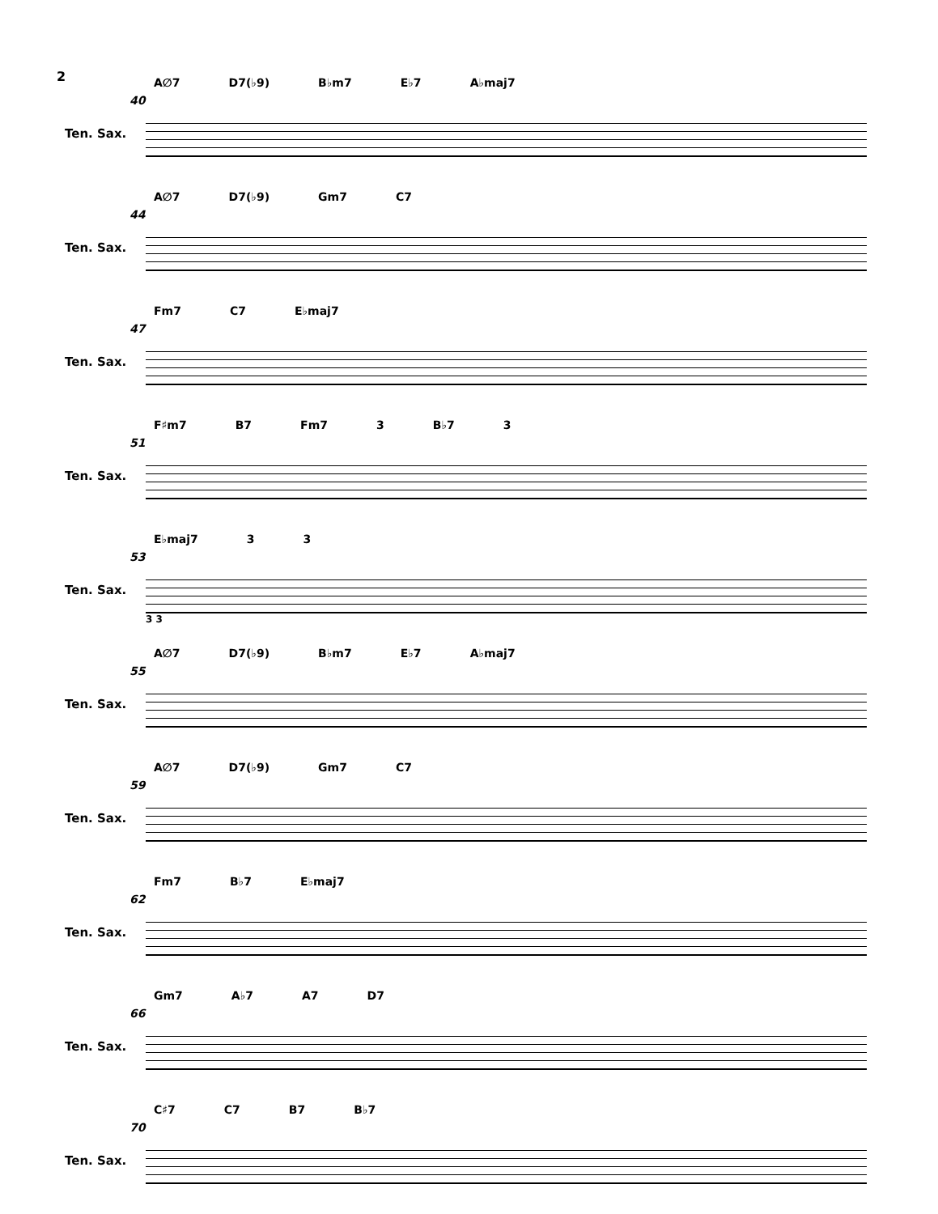2
Ten. Sax.
A∅7 D7(♭9) B♭m7 E♭7 A♭maj7
40
Ten. Sax.
A∅7 D7(♭9) Gm7 C7
44
Ten. Sax.
Fm7 C7 E♭maj7
47
Ten. Sax.
F♯m7 B7 Fm7 3 B♭7 3
51
Ten. Sax.
E♭maj7 3 3
53
3 3
Ten. Sax.
A∅7 D7(♭9) B♭m7 E♭7 A♭maj7
55
Ten. Sax.
A∅7 D7(♭9) Gm7 C7
59
Ten. Sax.
Fm7 B♭7 E♭maj7
62
Ten. Sax.
Gm7 A♭7 A7 D7
66
Ten. Sax.
C♯7 C7 B7 B♭7
70